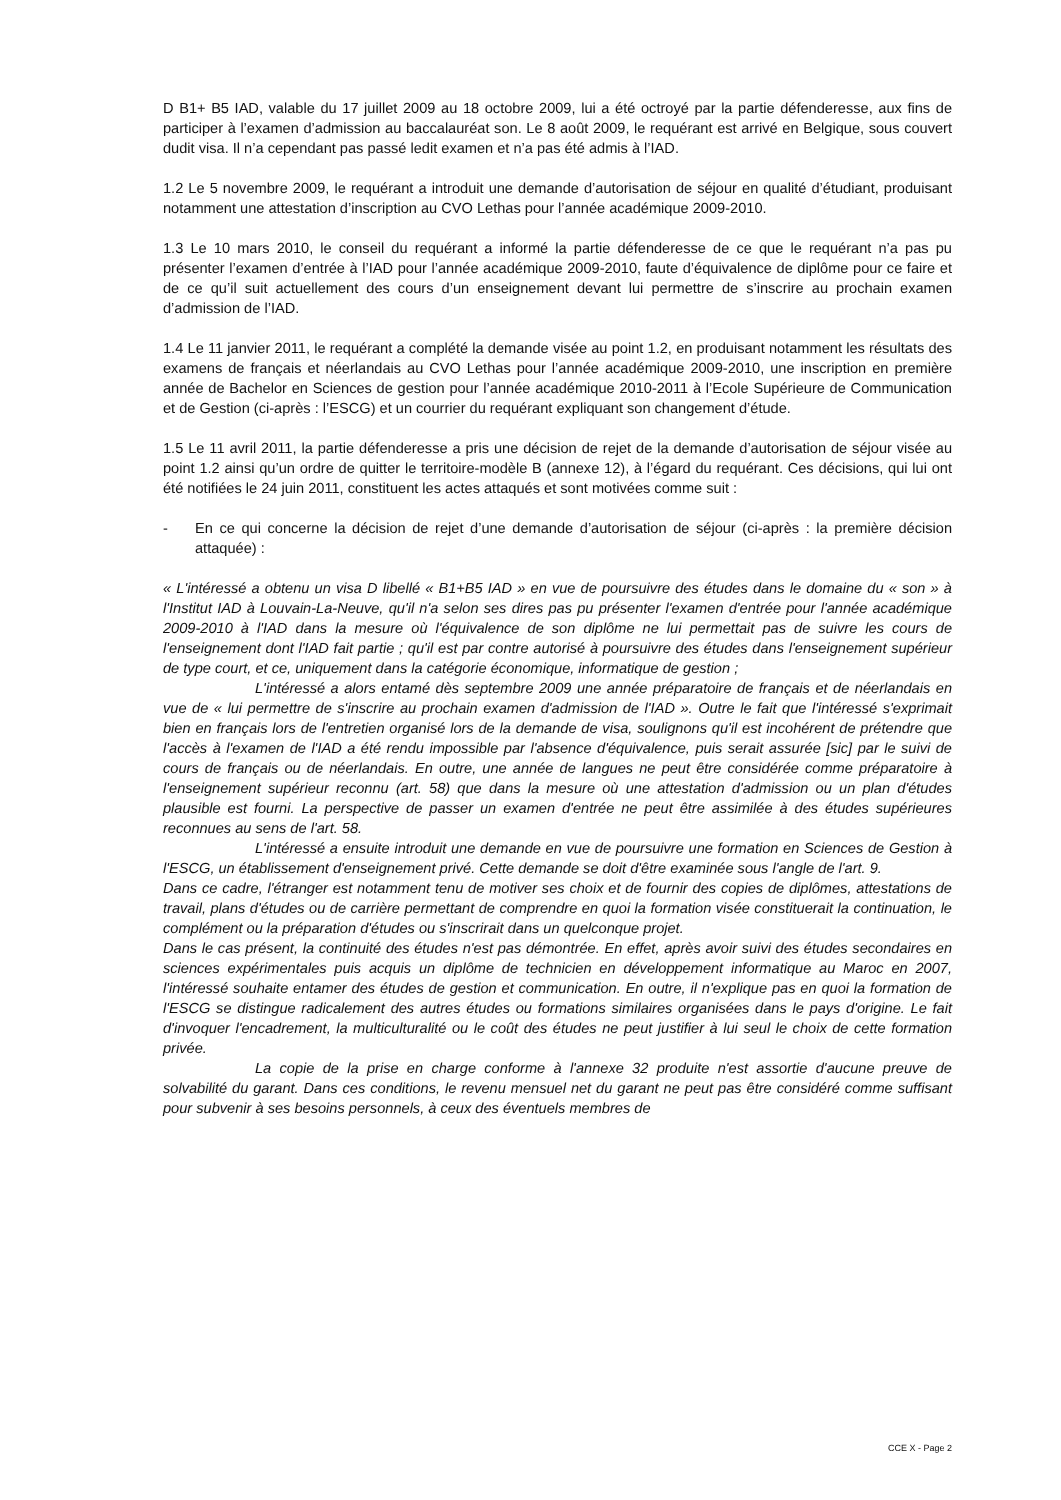D B1+ B5 IAD, valable du 17 juillet 2009 au 18 octobre 2009, lui a été octroyé par la partie défenderesse, aux fins de participer à l’examen d’admission au baccalauréat son. Le 8 août 2009, le requérant est arrivé en Belgique, sous couvert dudit visa. Il n’a cependant pas passé ledit examen et n’a pas été admis à l’IAD.
1.2 Le 5 novembre 2009, le requérant a introduit une demande d’autorisation de séjour en qualité d’étudiant, produisant notamment une attestation d’inscription au CVO Lethas pour l’année académique 2009-2010.
1.3 Le 10 mars 2010, le conseil du requérant a informé la partie défenderesse de ce que le requérant n’a pas pu présenter l’examen d’entrée à l’IAD pour l’année académique 2009-2010, faute d’équivalence de diplôme pour ce faire et de ce qu’il suit actuellement des cours d’un enseignement devant lui permettre de s’inscrire au prochain examen d’admission de l’IAD.
1.4 Le 11 janvier 2011, le requérant a complété la demande visée au point 1.2, en produisant notamment les résultats des examens de français et néerlandais au CVO Lethas pour l’année académique 2009-2010, une inscription en première année de Bachelor en Sciences de gestion pour l’année académique 2010-2011 à l’Ecole Supérieure de Communication et de Gestion (ci-après : l’ESCG) et un courrier du requérant expliquant son changement d’étude.
1.5 Le 11 avril 2011, la partie défenderesse a pris une décision de rejet de la demande d’autorisation de séjour visée au point 1.2 ainsi qu’un ordre de quitter le territoire-modèle B (annexe 12), à l’égard du requérant. Ces décisions, qui lui ont été notifiées le 24 juin 2011, constituent les actes attaqués et sont motivées comme suit :
- En ce qui concerne la décision de rejet d’une demande d’autorisation de séjour (ci-après : la première décision attaquée) :
« L'intéressé a obtenu un visa D libellé « B1+B5 IAD » en vue de poursuivre des études dans le domaine du « son » à l'Institut IAD à Louvain-La-Neuve, qu'il n'a selon ses dires pas pu présenter l'examen d'entrée pour l'année académique 2009-2010 à l'IAD dans la mesure où l'équivalence de son diplôme ne lui permettait pas de suivre les cours de l'enseignement dont l'IAD fait partie ; qu'il est par contre autorisé à poursuivre des études dans l'enseignement supérieur de type court, et ce, uniquement dans la catégorie économique, informatique de gestion ;
L'intéressé a alors entamé dès septembre 2009 une année préparatoire de français et de néerlandais en vue de « lui permettre de s'inscrire au prochain examen d'admission de l'IAD ». Outre le fait que l'intéressé s'exprimait bien en français lors de l'entretien organisé lors de la demande de visa, soulignons qu'il est incohérent de prétendre que l'accès à l'examen de l'IAD a été rendu impossible par l'absence d'équivalence, puis serait assurée [sic] par le suivi de cours de français ou de néerlandais. En outre, une année de langues ne peut être considérée comme préparatoire à l'enseignement supérieur reconnu (art. 58) que dans la mesure où une attestation d'admission ou un plan d'études plausible est fourni. La perspective de passer un examen d'entrée ne peut être assimilée à des études supérieures reconnues au sens de l'art. 58.
L'intéressé a ensuite introduit une demande en vue de poursuivre une formation en Sciences de Gestion à l'ESCG, un établissement d'enseignement privé. Cette demande se doit d'être examinée sous l'angle de l'art. 9.
Dans ce cadre, l'étranger est notamment tenu de motiver ses choix et de fournir des copies de diplômes, attestations de travail, plans d'études ou de carrière permettant de comprendre en quoi la formation visée constituerait la continuation, le complément ou la préparation d'études ou s'inscrirait dans un quelconque projet.
Dans le cas présent, la continuité des études n'est pas démontrée. En effet, après avoir suivi des études secondaires en sciences expérimentales puis acquis un diplôme de technicien en développement informatique au Maroc en 2007, l'intéressé souhaite entamer des études de gestion et communication. En outre, il n'explique pas en quoi la formation de l'ESCG se distingue radicalement des autres études ou formations similaires organisées dans le pays d'origine. Le fait d'invoquer l'encadrement, la multiculturalité ou le coût des études ne peut justifier à lui seul le choix de cette formation privée.
La copie de la prise en charge conforme à l'annexe 32 produite n'est assortie d'aucune preuve de solvabilité du garant. Dans ces conditions, le revenu mensuel net du garant ne peut pas être considéré comme suffisant pour subvenir à ses besoins personnels, à ceux des éventuels membres de
CCE X - Page 2